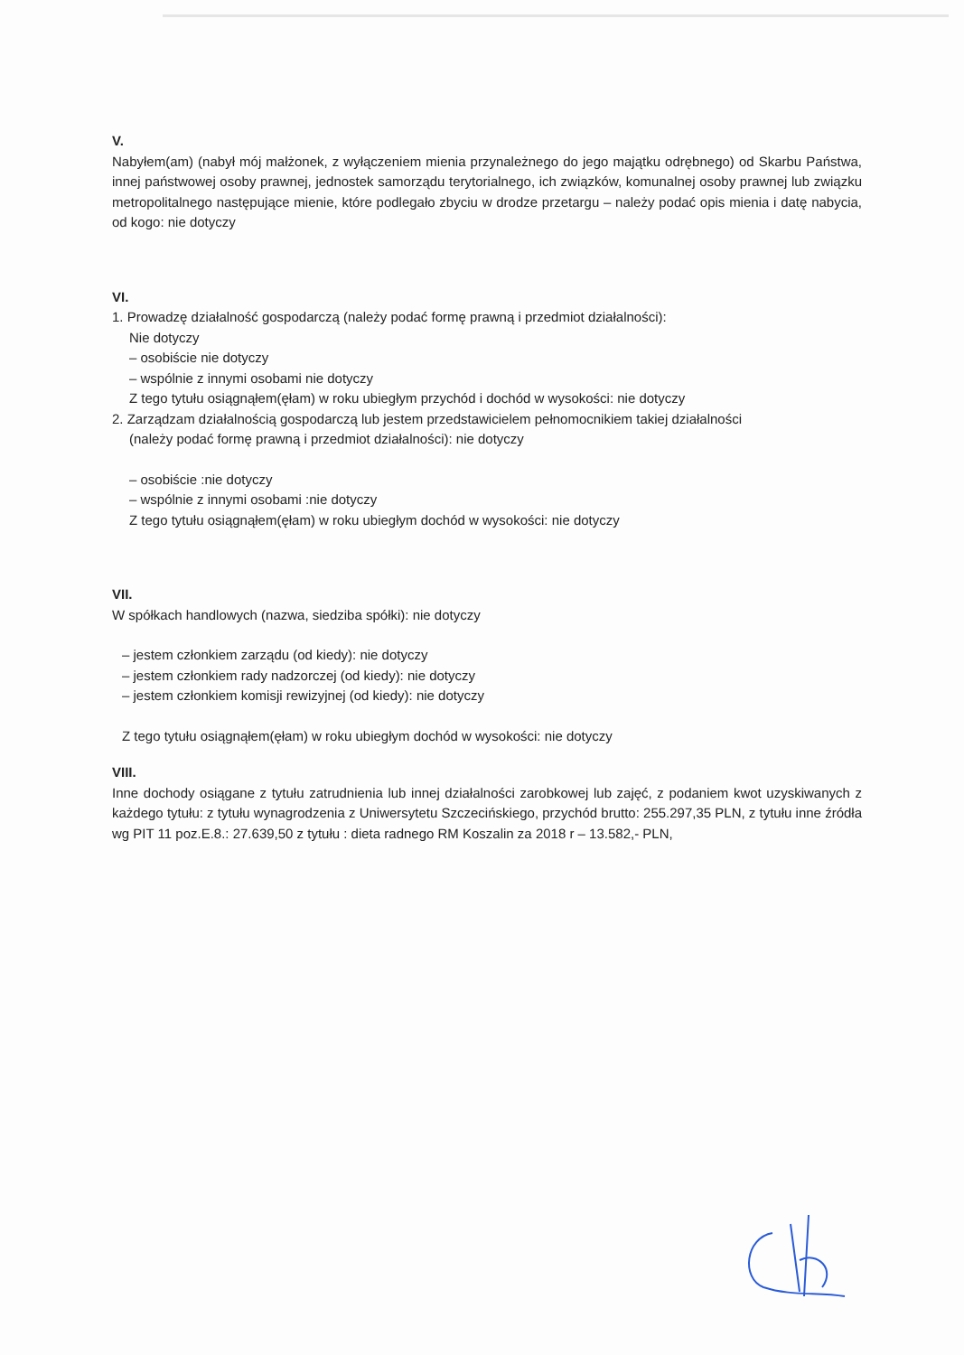V.
Nabyłem(am) (nabył mój małżonek, z wyłączeniem mienia przynależnego do jego majątku odrębnego) od Skarbu Państwa, innej państwowej osoby prawnej, jednostek samorządu terytorialnego, ich związków, komunalnej osoby prawnej lub związku metropolitalnego następujące mienie, które podlegało zbyciu w drodze przetargu – należy podać opis mienia i datę nabycia, od kogo: nie dotyczy
VI.
1. Prowadzę działalność gospodarczą (należy podać formę prawną i przedmiot działalności):
Nie dotyczy
– osobiście nie dotyczy
– wspólnie z innymi osobami nie dotyczy
Z tego tytułu osiągnąłem(ęłam) w roku ubiegłym przychód i dochód w wysokości: nie dotyczy
2. Zarządzam działalnością gospodarczą lub jestem przedstawicielem pełnomocnikiem takiej działalności
(należy podać formę prawną i przedmiot działalności): nie dotyczy
– osobiście :nie dotyczy
– wspólnie z innymi osobami :nie dotyczy
Z tego tytułu osiągnąłem(ęłam) w roku ubiegłym dochód w wysokości: nie dotyczy
VII.
W spółkach handlowych (nazwa, siedziba spółki): nie dotyczy
– jestem członkiem zarządu (od kiedy): nie dotyczy
– jestem członkiem rady nadzorczej (od kiedy): nie dotyczy
– jestem członkiem komisji rewizyjnej (od kiedy): nie dotyczy
Z tego tytułu osiągnąłem(ęłam) w roku ubiegłym dochód w wysokości: nie dotyczy
VIII.
Inne dochody osiągane z tytułu zatrudnienia lub innej działalności zarobkowej lub zajęć, z podaniem kwot uzyskiwanych z każdego tytułu: z tytułu wynagrodzenia z Uniwersytetu Szczecińskiego, przychód brutto: 255.297,35 PLN, z tytułu inne źródła wg PIT 11 poz.E.8.: 27.639,50 z tytułu : dieta radnego RM Koszalin za 2018 r – 13.582,- PLN,